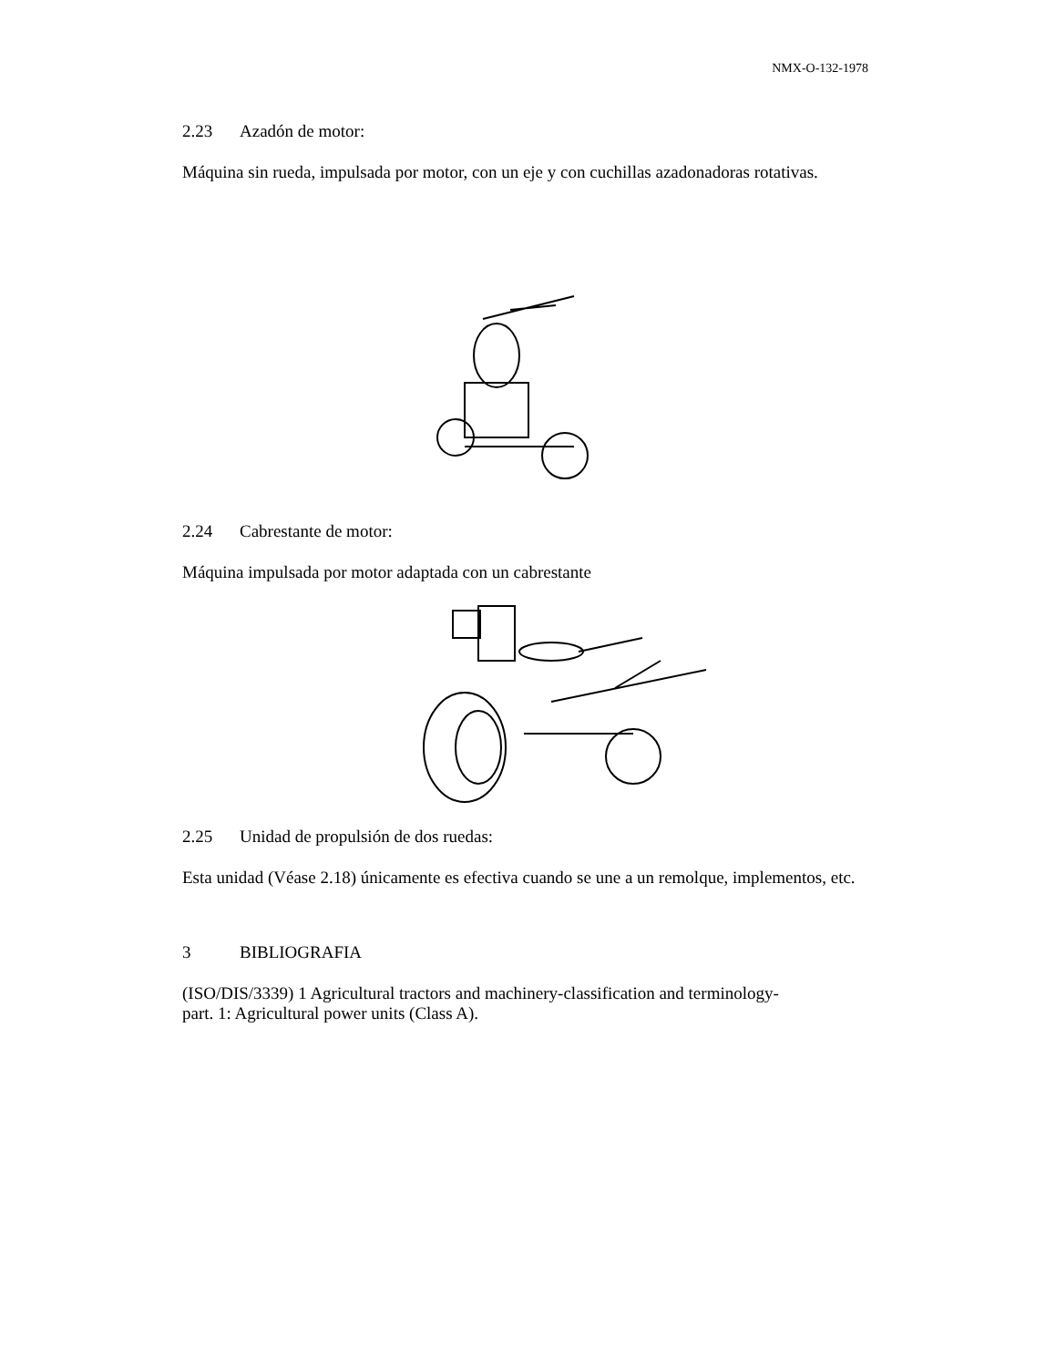NMX-O-132-1978
2.23 Azadón de motor:
Máquina sin rueda, impulsada por motor, con un eje y con cuchillas azadonadoras rotativas.
2.24 Cabrestante de motor:
Máquina impulsada por motor adaptada con un cabrestante
2.25 Unidad de propulsión de dos ruedas:
Esta unidad (Véase 2.18) únicamente es efectiva cuando se une a un remolque, implementos, etc.
3 BIBLIOGRAFIA
(ISO/DIS/3339) 1 Agricultural tractors and machinery-classification and terminology-
part. 1: Agricultural power units (Class A).